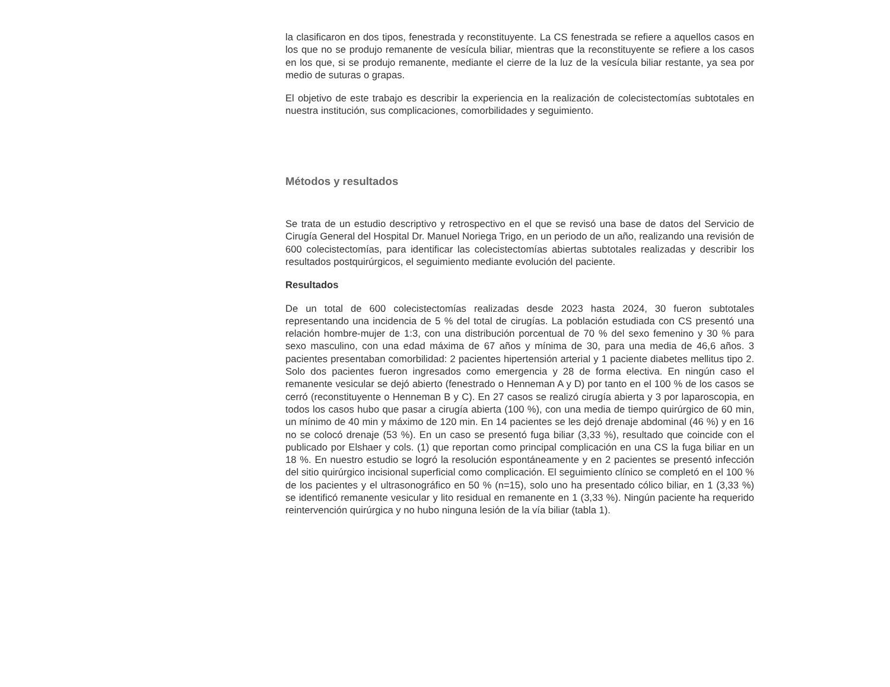la clasificaron en dos tipos, fenestrada y reconstituyente. La CS fenestrada se refiere a aquellos casos en los que no se produjo remanente de vesícula biliar, mientras que la reconstituyente se refiere a los casos en los que, si se produjo remanente, mediante el cierre de la luz de la vesícula biliar restante, ya sea por medio de suturas o grapas.
El objetivo de este trabajo es describir la experiencia en la realización de colecistectomías subtotales en nuestra institución, sus complicaciones, comorbilidades y seguimiento.
Métodos y resultados
Se trata de un estudio descriptivo y retrospectivo en el que se revisó una base de datos del Servicio de Cirugía General del Hospital Dr. Manuel Noriega Trigo, en un periodo de un año, realizando una revisión de 600 colecistectomías, para identificar las colecistectomías abiertas subtotales realizadas y describir los resultados postquirúrgicos, el seguimiento mediante evolución del paciente.
Resultados
De un total de 600 colecistectomías realizadas desde 2023 hasta 2024, 30 fueron subtotales representando una incidencia de 5 % del total de cirugías. La población estudiada con CS presentó una relación hombre-mujer de 1:3, con una distribución porcentual de 70 % del sexo femenino y 30 % para sexo masculino, con una edad máxima de 67 años y mínima de 30, para una media de 46,6 años. 3 pacientes presentaban comorbilidad: 2 pacientes hipertensión arterial y 1 paciente diabetes mellitus tipo 2. Solo dos pacientes fueron ingresados como emergencia y 28 de forma electiva. En ningún caso el remanente vesicular se dejó abierto (fenestrado o Henneman A y D) por tanto en el 100 % de los casos se cerró (reconstituyente o Henneman B y C). En 27 casos se realizó cirugía abierta y 3 por laparoscopia, en todos los casos hubo que pasar a cirugía abierta (100 %), con una media de tiempo quirúrgico de 60 min, un mínimo de 40 min y máximo de 120 min. En 14 pacientes se les dejó drenaje abdominal (46 %) y en 16 no se colocó drenaje (53 %). En un caso se presentó fuga biliar (3,33 %), resultado que coincide con el publicado por Elshaer y cols. (1) que reportan como principal complicación en una CS la fuga biliar en un 18 %. En nuestro estudio se logró la resolución espontáneamente y en 2 pacientes se presentó infección del sitio quirúrgico incisional superficial como complicación. El seguimiento clínico se completó en el 100 % de los pacientes y el ultrasonográfico en 50 % (n=15), solo uno ha presentado cólico biliar, en 1 (3,33 %) se identificó remanente vesicular y lito residual en remanente en 1 (3,33 %). Ningún paciente ha requerido reintervención quirúrgica y no hubo ninguna lesión de la vía biliar (tabla 1).